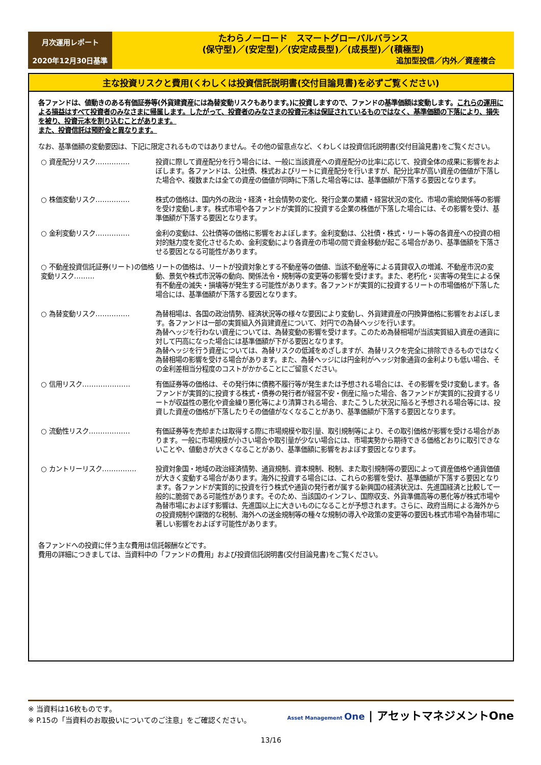月次運用レポート
2020年12月30日基準
たわらノーロード　スマートグローバルバランス
(保守型)／(安定型)／(安定成長型)／(成長型)／(積極型)
追加型投信／内外／資産複合
主な投資リスクと費用(くわしくは投資信託説明書(交付目論見書)を必ずご覧ください)
各ファンドは、値動きのある有価証券等(外貨建資産には為替変動リスクもあります。)に投資しますので、ファンドの基準価額は変動します。これらの運用による損益はすべて投資者のみなさまに帰属します。したがって、投資者のみなさまの投資元本は保証されているものではなく、基準価額の下落により、損失を被り、投資元本を割り込むことがあります。
また、投資信託は預貯金と異なります。
なお、基準価額の変動要因は、下記に限定されるものではありません。その他の留意点など、くわしくは投資信託説明書(交付目論見書)をご覧ください。
○ 資産配分リスク…………… 投資に際して資産配分を行う場合には、一般に当該資産への資産配分の比率に応じて、投資全体の成果に影響をおよぼします。各ファンドは、公社債、株式およびリートに資産配分を行いますが、配分比率が高い資産の価値が下落した場合や、複数または全ての資産の価値が同時に下落した場合等には、基準価額が下落する要因となります。
○ 株価変動リスク…………… 株式の価格は、国内外の政治・経済・社会情勢の変化、発行企業の業績・経営状況の変化、市場の需給関係等の影響を受け変動します。株式市場や各ファンドが実質的に投資する企業の株価が下落した場合には、その影響を受け、基準価額が下落する要因となります。
○ 金利変動リスク…………… 金利の変動は、公社債等の価格に影響をおよぼします。金利変動は、公社債・株式・リート等の各資産への投資の相対的魅力度を変化させるため、金利変動により各資産の市場の間で資金移動が起こる場合があり、基準価額を下落させる要因となる可能性があります。
○ 不動産投資信託証券(リート)の価格変動リスク………
リートの価格は、リートが投資対象とする不動産等の価値、当該不動産等による賃貸収入の増減、不動産市況の変動、景気や株式市況等の動向、関係法令・規制等の変更等の影響を受けます。また、老朽化・災害等の発生による保有不動産の滅失・損壊等が発生する可能性があります。各ファンドが実質的に投資するリートの市場価格が下落した場合には、基準価額が下落する要因となります。
○ 為替変動リスク…………… 為替相場は、各国の政治情勢、経済状況等の様々な要因により変動し、外貨建資産の円換算価格に影響をおよぼします。各ファンドは一部の実質組入外貨建資産について、対円での為替ヘッジを行います。
為替ヘッジを行わない資産については、為替変動の影響を受けます。このため為替相場が当該実質組入資産の通貨に対して円高になった場合には基準価額が下がる要因となります。
為替ヘッジを行う資産については、為替リスクの低減をめざしますが、為替リスクを完全に排除できるものではなく為替相場の影響を受ける場合があります。また、為替ヘッジには円金利がヘッジ対象通貨の金利よりも低い場合、その金利差相当分程度のコストがかかることにご留意ください。
○ 信用リスク………………… 有価証券等の価格は、その発行体に債務不履行等が発生または予想される場合には、その影響を受け変動します。各ファンドが実質的に投資する株式・債券の発行者が経営不安・倒産に陥った場合、各ファンドが実質的に投資するリートが収益性の悪化や資金繰り悪化等により清算される場合、またこうした状況に陥ると予想される場合等には、投資した資産の価格が下落したりその価値がなくなることがあり、基準価額が下落する要因となります。
○ 流動性リスク……………… 有価証券等を売却または取得する際に市場規模や取引量、取引規制等により、その取引価格が影響を受ける場合があります。一般に市場規模が小さい場合や取引量が少ない場合には、市場実勢から期待できる価格どおりに取引できないことや、値動きが大きくなることがあり、基準価額に影響をおよぼす要因となります。
○ カントリーリスク…………… 投資対象国・地域の政治経済情勢、通貨規制、資本規制、税制、また取引規制等の要因によって資産価格や通貨価値が大きく変動する場合があります。海外に投資する場合には、これらの影響を受け、基準価額が下落する要因となります。各ファンドが実質的に投資を行う株式や通貨の発行者が属する新興国の経済状況は、先進国経済と比較して一般的に脆弱である可能性があります。そのため、当該国のインフレ、国際収支、外貨準備高等の悪化等が株式市場や為替市場におよぼす影響は、先進国以上に大きいものになることが予想されます。さらに、政府当局による海外からの投資規制や課徴的な税制、海外への送金規制等の種々な規制の導入や政策の変更等の要因も株式市場や為替市場に著しい影響をおよぼす可能性があります。
各ファンドへの投資に伴う主な費用は信託報酬などです。
費用の詳細につきましては、当資料中の「ファンドの費用」および投資信託説明書(交付目論見書)をご覧ください。
※ 当資料は16枚ものです。
※ P.15の「当資料のお取扱いについてのご注意」をご確認ください。
Asset Management One | アセットマネジメントOne
13/16